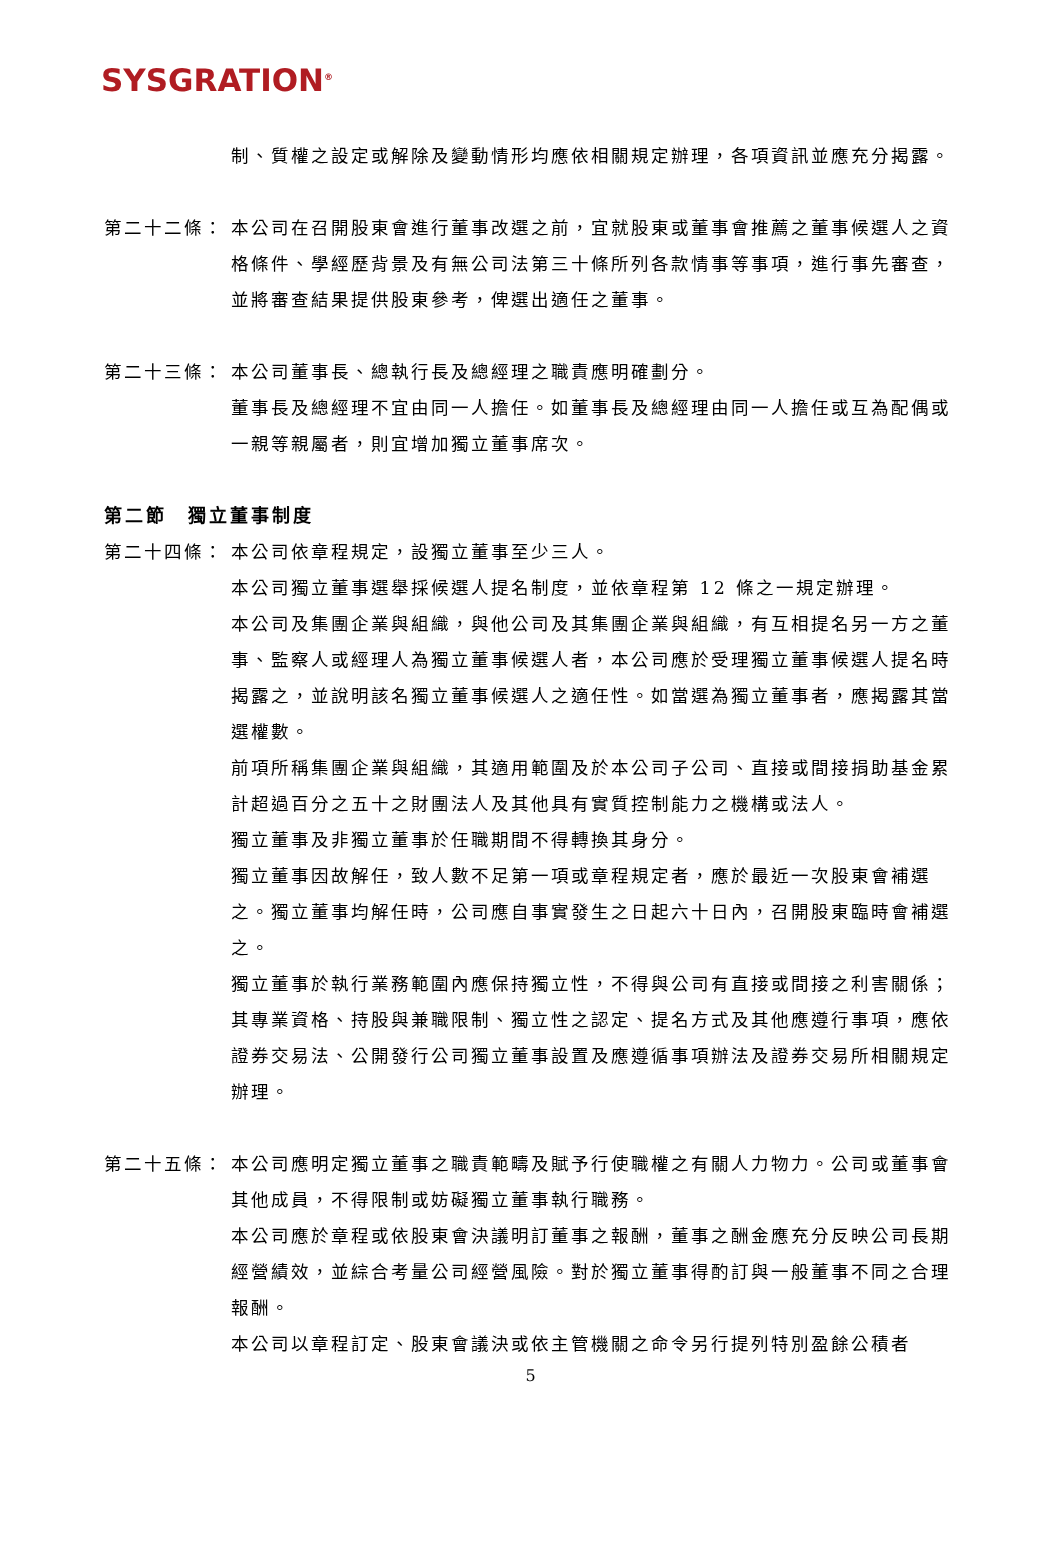SYSGRATION<sup>®</sup>
制、質權之設定或解除及變動情形均應依相關規定辦理，各項資訊並應充分揭露。
第二十二條： 本公司在召開股東會進行董事改選之前，宜就股東或董事會推薦之董事候選人之資格條件、學經歷背景及有無公司法第三十條所列各款情事等事項，進行事先審查，並將審查結果提供股東參考，俾選出適任之董事。
第二十三條： 本公司董事長、總執行長及總經理之職責應明確劃分。
董事長及總經理不宜由同一人擔任。如董事長及總經理由同一人擔任或互為配偶或一親等親屬者，則宜增加獨立董事席次。
第二節　獨立董事制度
第二十四條： 本公司依章程規定，設獨立董事至少三人。
本公司獨立董事選舉採候選人提名制度，並依章程第 12 條之一規定辦理。
本公司及集團企業與組織，與他公司及其集團企業與組織，有互相提名另一方之董事、監察人或經理人為獨立董事候選人者，本公司應於受理獨立董事候選人提名時揭露之，並說明該名獨立董事候選人之適任性。如當選為獨立董事者，應揭露其當選權數。
前項所稱集團企業與組織，其適用範圍及於本公司子公司、直接或間接捐助基金累計超過百分之五十之財團法人及其他具有實質控制能力之機構或法人。
獨立董事及非獨立董事於任職期間不得轉換其身分。
獨立董事因故解任，致人數不足第一項或章程規定者，應於最近一次股東會補選之。獨立董事均解任時，公司應自事實發生之日起六十日內，召開股東臨時會補選之。
獨立董事於執行業務範圍內應保持獨立性，不得與公司有直接或間接之利害關係；其專業資格、持股與兼職限制、獨立性之認定、提名方式及其他應遵行事項，應依證券交易法、公開發行公司獨立董事設置及應遵循事項辦法及證券交易所相關規定辦理。
第二十五條： 本公司應明定獨立董事之職責範疇及賦予行使職權之有關人力物力。公司或董事會其他成員，不得限制或妨礙獨立董事執行職務。
本公司應於章程或依股東會決議明訂董事之報酬，董事之酬金應充分反映公司長期經營績效，並綜合考量公司經營風險。對於獨立董事得酌訂與一般董事不同之合理報酬。
本公司以章程訂定、股東會議決或依主管機關之命令另行提列特別盈餘公積者
5